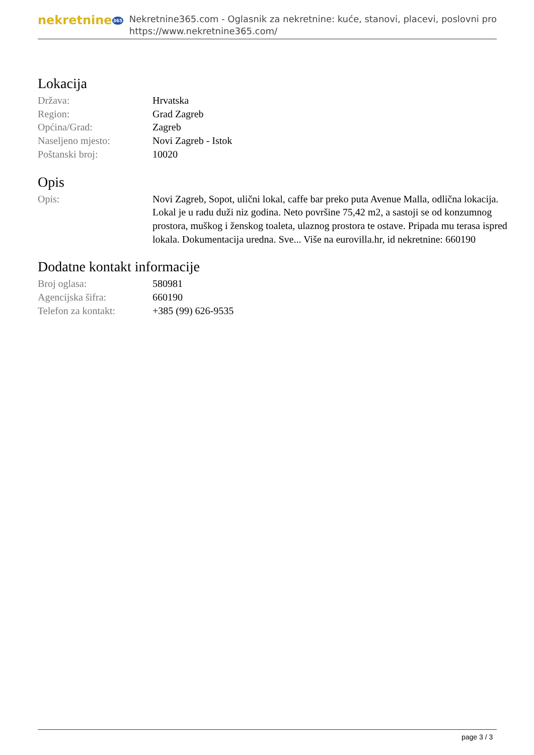nekretnine365
Nekretnine365.com - Oglasnik za nekretnine: kuće, stanovi, placevi, poslovni pro
https://www.nekretnine365.com/
Lokacija
| Država: | Hrvatska |
| Region: | Grad Zagreb |
| Općina/Grad: | Zagreb |
| Naseljeno mjesto: | Novi Zagreb - Istok |
| Poštanski broj: | 10020 |
Opis
| Opis: | Novi Zagreb, Sopot, ulični lokal, caffe bar preko puta Avenue Malla, odlična lokacija. Lokal je u radu duži niz godina. Neto površine 75,42 m2, a sastoji se od konzumnog prostora, muškog i ženskog toaleta, ulaznog prostora te ostave. Pripada mu terasa ispred lokala. Dokumentacija uredna. Sve... Više na eurovilla.hr, id nekretnine: 660190 |
Dodatne kontakt informacije
| Broj oglasa: | 580981 |
| Agencijska šifra: | 660190 |
| Telefon za kontakt: | +385 (99) 626-9535 |
page 3 / 3